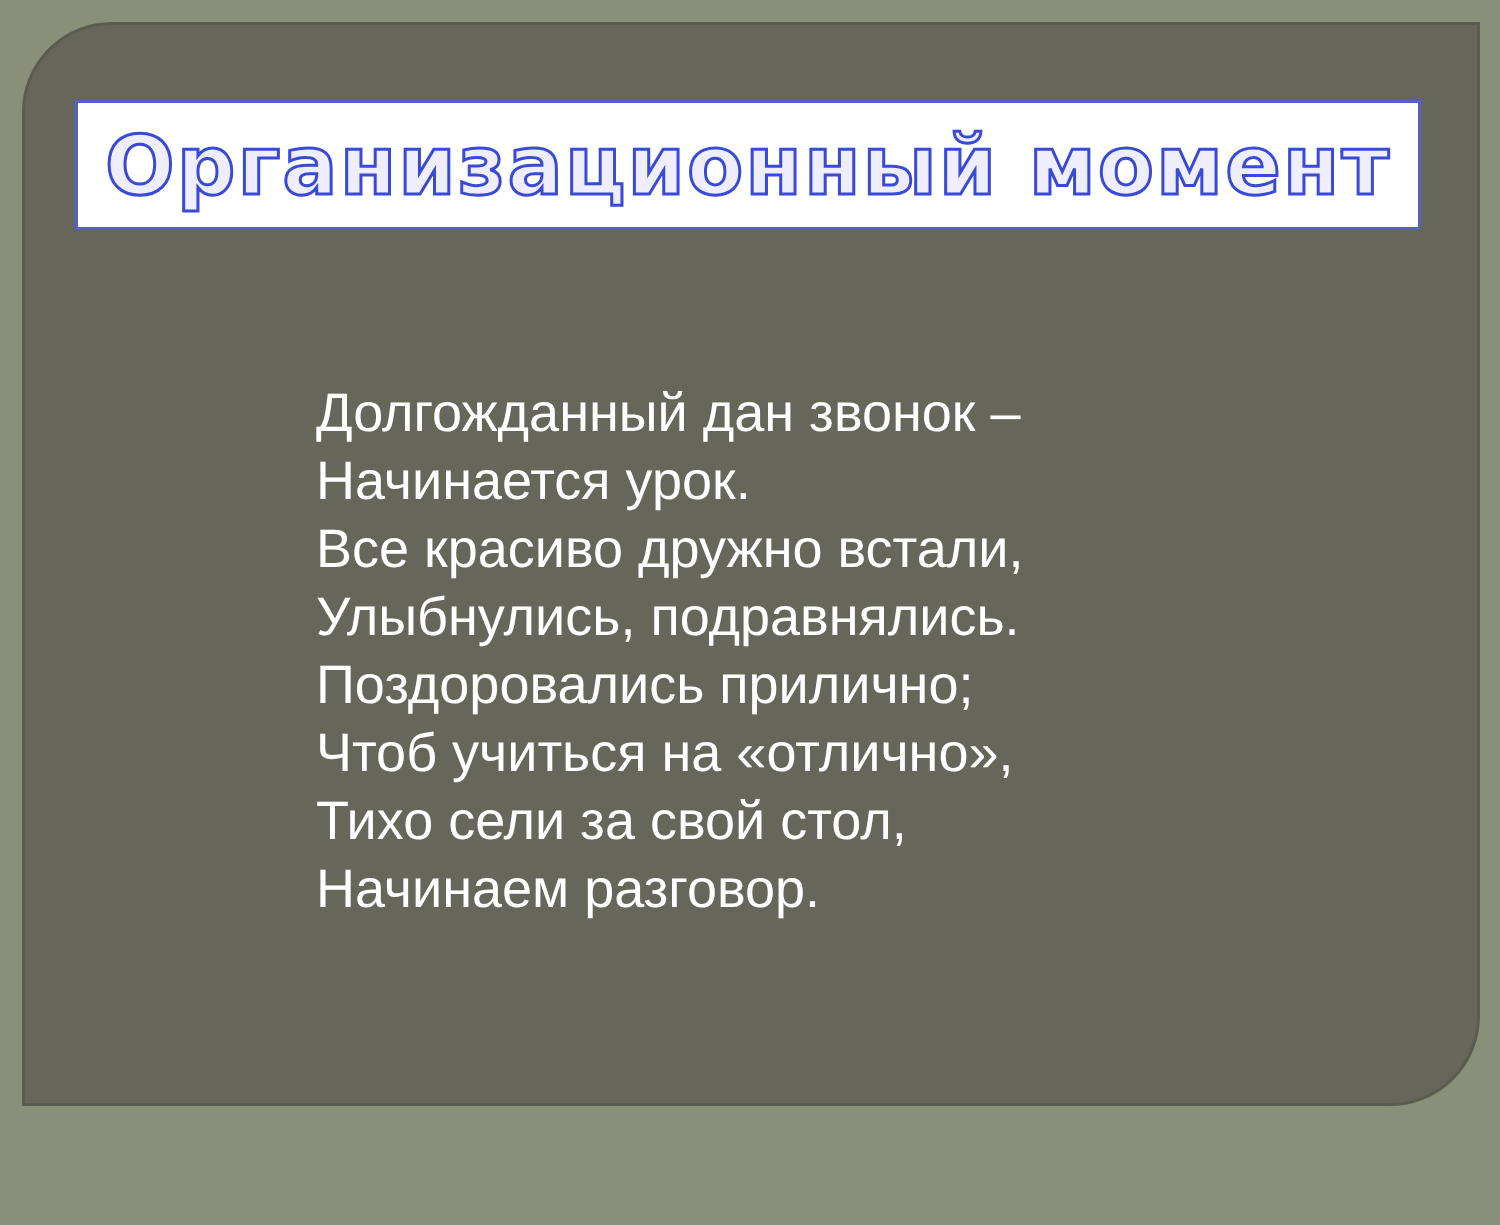Организационный момент
Долгожданный дан звонок –
Начинается урок.
Все красиво дружно встали,
Улыбнулись, подравнялись.
Поздоровались прилично;
Чтоб учиться на «отлично»,
Тихо сели за свой стол,
Начинаем разговор.